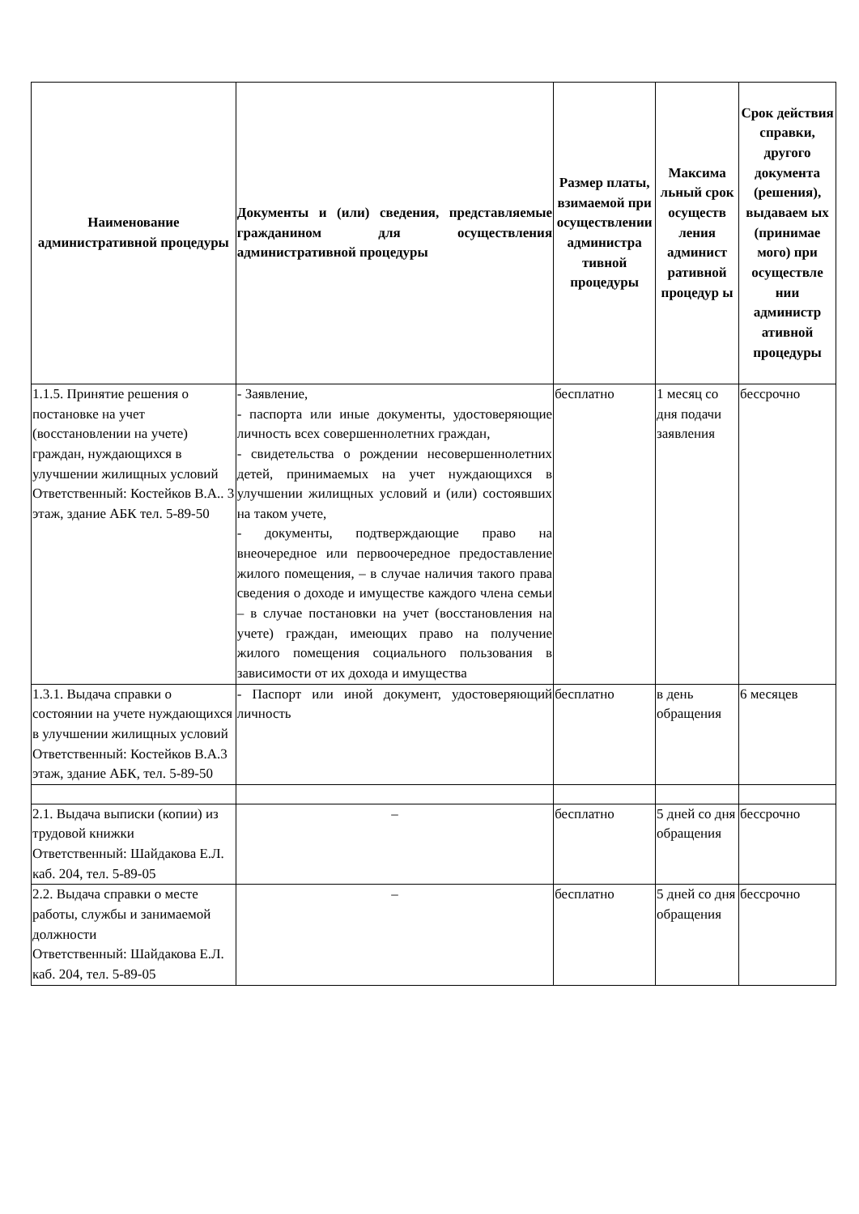| Наименование административной процедуры | Документы и (или) сведения, представляемые гражданином для осуществления административной процедуры | Размер платы, взимаемой при осуществлении администра тивной процедуры | Максима льный срок осуществ ления админист ративной процедур ы | Срок действия справки, другого документа (решения), выдаваем ых (принимае мого) при осуществле нии администр ативной процедуры |
| --- | --- | --- | --- | --- |
| 1.1.5. Принятие решения о постановке на учет (восстановлении на учете) граждан, нуждающихся в улучшении жилищных условий Ответственный: Костейков В.А.. 3 этаж, здание АБК тел. 5-89-50 | - Заявление, - паспорта или иные документы, удостоверяющие личность всех совершеннолетних граждан, - свидетельства о рождении несовершеннолетних детей, принимаемых на учет нуждающихся в улучшении жилищных условий и (или) состоявших на таком учете, - документы, подтверждающие право на внеочередное или первоочередное предоставление жилого помещения, – в случае наличия такого права сведения о доходе и имуществе каждого члена семьи – в случае постановки на учет (восстановления на учете) граждан, имеющих право на получение жилого помещения социального пользования в зависимости от их дохода и имущества | бесплатно | 1 месяц со дня подачи заявления | бессрочно |
| 1.3.1. Выдача справки о состоянии на учете нуждающихся в улучшении жилищных условий Ответственный: Костейков В.А.3 этаж, здание АБК, тел. 5-89-50 | - Паспорт или иной документ, удостоверяющий личность | бесплатно | в день обращения | 6 месяцев |
| 2.1. Выдача выписки (копии) из трудовой книжки Ответственный: Шайдакова Е.Л. каб. 204, тел. 5-89-05 | – | бесплатно | 5 дней со дня обращения | бессрочно |
| 2.2. Выдача справки о месте работы, службы и занимаемой должности Ответственный: Шайдакова Е.Л. каб. 204, тел. 5-89-05 | – | бесплатно | 5 дней со дня обращения | бессрочно |